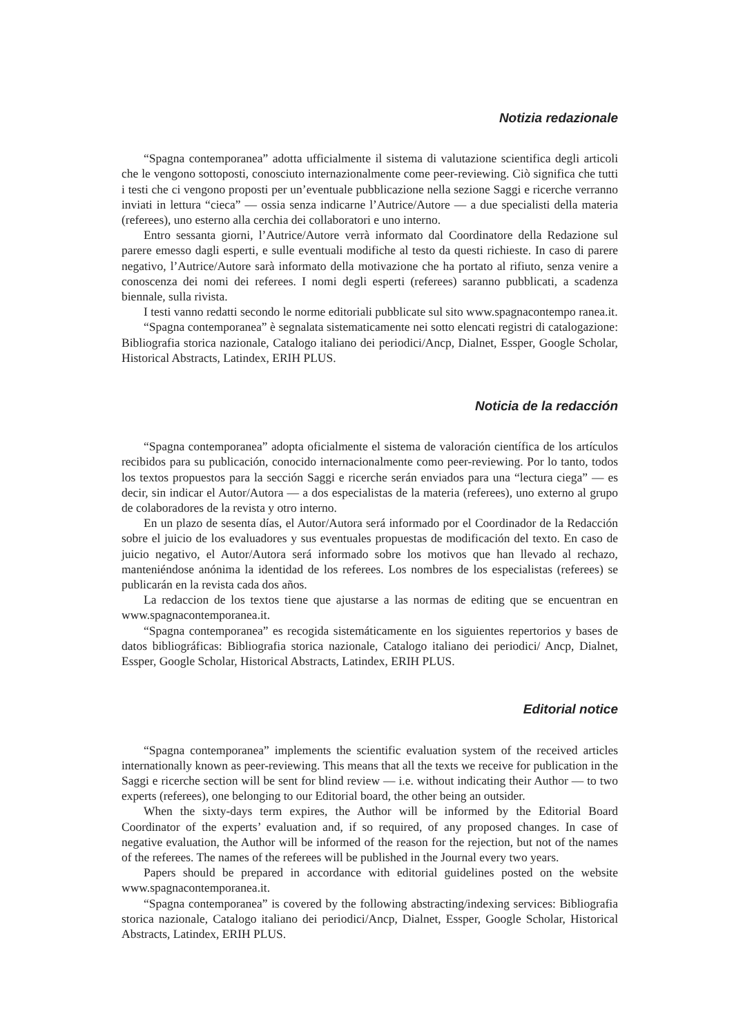Notizia redazionale
“Spagna contemporanea” adotta ufficialmente il sistema di valutazione scientifica degli articoli che le vengono sottoposti, conosciuto internazionalmente come peer-reviewing. Ciò significa che tutti i testi che ci vengono proposti per un’eventuale pubblicazione nella sezione Saggi e ricerche verranno inviati in lettura “cieca” — ossia senza indicarne l’Autrice/Autore — a due specialisti della materia (referees), uno esterno alla cerchia dei collaboratori e uno interno.
Entro sessanta giorni, l’Autrice/Autore verrà informato dal Coordinatore della Redazione sul parere emesso dagli esperti, e sulle eventuali modifiche al testo da questi richieste. In caso di parere negativo, l’Autrice/Autore sarà informato della motivazione che ha portato al rifiuto, senza venire a conoscenza dei nomi dei referees. I nomi degli esperti (referees) saranno pubblicati, a scadenza biennale, sulla rivista.
I testi vanno redatti secondo le norme editoriali pubblicate sul sito www.spagnacontempo ranea.it.
“Spagna contemporanea” è segnalata sistematicamente nei sotto elencati registri di catalogazione: Bibliografia storica nazionale, Catalogo italiano dei periodici/Ancp, Dialnet, Esspe r, Google Scholar, Historical Abstracts, Latindex, ERIH PLUS.
Noticia de la redacción
“Spagna contemporanea” adopta oficialmente el sistema de valoración científica de los artículos recibidos para su publicación, conocido internacionalmente como peer-reviewing. Por lo tanto, todos los textos propuestos para la sección Saggi e ricerche serán enviados para una “lectura ciega” — es decir, sin indicar el Autor/Autora — a dos especialistas de la materia (referees), uno externo al grupo de colaboradores de la revista y otro interno.
En un plazo de sesenta días, el Autor/Autora será informado por el Coordinador de la Redacción sobre el juicio de los evaluadores y sus eventuales propuestas de modificación del texto. En caso de juicio negativo, el Autor/Autora será informado sobre los motivos que han llevado al rechazo, manteniéndose anónima la identidad de los referees. Los nombres de los especialistas (referees) se publicarán en la revista cada dos años.
La redaccion de los textos tiene que ajustarse a las normas de editing que se encuentran en www.spagnacontemporanea.it.
“Spagna contemporanea” es recogida sistemáticamente en los siguientes repertorios y bases de datos bibliográficas: Bibliografia storica nazionale, Catalogo italiano dei periodici/ Ancp, Dialnet, Essper, Google Scholar, Historical Abstracts, Latindex, ERIH PLUS.
Editorial notice
“Spagna contemporanea” implements the scientific evaluation system of the received articles internationally known as peer-reviewing. This means that all the texts we receive for publication in the Saggi e ricerche section will be sent for blind review — i.e. without indicating their Author — to two experts (referees), one belonging to our Editorial board, the other being an outsider.
When the sixty-days term expires, the Author will be informed by the Editorial Board Coordinator of the experts’ evaluation and, if so required, of any proposed changes. In case of negative evaluation, the Author will be informed of the reason for the rejection, but not of the names of the referees. The names of the referees will be published in the Journal every two years.
Papers should be prepared in accordance with editorial guidelines posted on the website www.spagnacontemporanea.it.
“Spagna contemporanea” is covered by the following abstracting/indexing services: Bibliografia storica nazionale, Catalogo italiano dei periodici/Ancp, Dialnet, Essper, Google Scholar, Historical Abstracts, Latindex, ERIH PLUS.